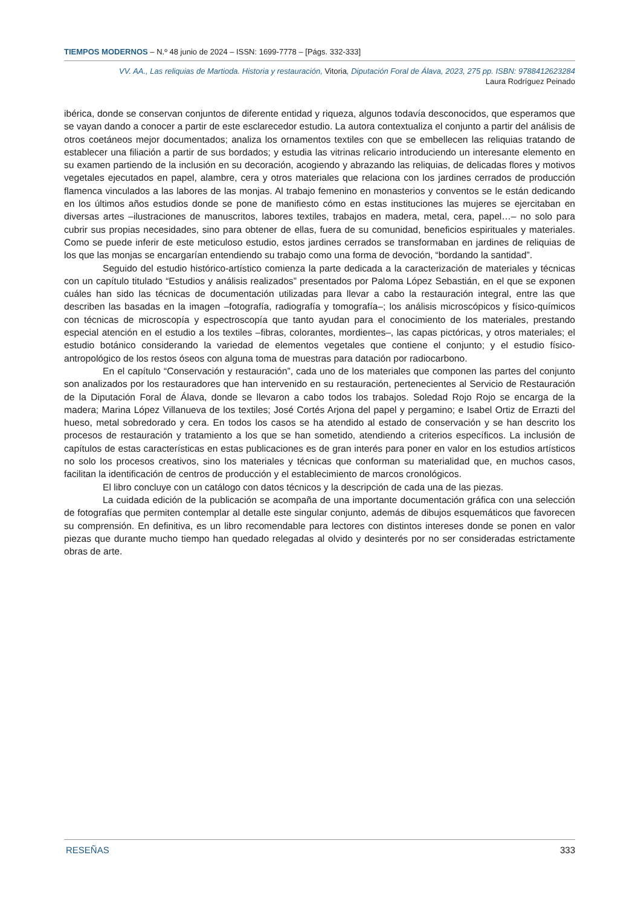TIEMPOS MODERNOS – N.º 48 junio de 2024 – ISSN: 1699-7778 – [Págs. 332-333]
VV. AA., Las reliquias de Martioda. Historia y restauración, Vitoria, Diputación Foral de Álava, 2023, 275 pp. ISBN: 9788412623284
Laura Rodríguez Peinado
ibérica, donde se conservan conjuntos de diferente entidad y riqueza, algunos todavía desconocidos, que esperamos que se vayan dando a conocer a partir de este esclarecedor estudio. La autora contextualiza el conjunto a partir del análisis de otros coetáneos mejor documentados; analiza los ornamentos textiles con que se embellecen las reliquias tratando de establecer una filiación a partir de sus bordados; y estudia las vitrinas relicario introduciendo un interesante elemento en su examen partiendo de la inclusión en su decoración, acogiendo y abrazando las reliquias, de delicadas flores y motivos vegetales ejecutados en papel, alambre, cera y otros materiales que relaciona con los jardines cerrados de producción flamenca vinculados a las labores de las monjas. Al trabajo femenino en monasterios y conventos se le están dedicando en los últimos años estudios donde se pone de manifiesto cómo en estas instituciones las mujeres se ejercitaban en diversas artes –ilustraciones de manuscritos, labores textiles, trabajos en madera, metal, cera, papel…– no solo para cubrir sus propias necesidades, sino para obtener de ellas, fuera de su comunidad, beneficios espirituales y materiales. Como se puede inferir de este meticuloso estudio, estos jardines cerrados se transformaban en jardines de reliquias de los que las monjas se encargarían entendiendo su trabajo como una forma de devoción, “bordando la santidad”.
Seguido del estudio histórico-artístico comienza la parte dedicada a la caracterización de materiales y técnicas con un capítulo titulado “Estudios y análisis realizados” presentados por Paloma López Sebastián, en el que se exponen cuáles han sido las técnicas de documentación utilizadas para llevar a cabo la restauración integral, entre las que describen las basadas en la imagen –fotografía, radiografía y tomografía–; los análisis microscópicos y físico-químicos con técnicas de microscopía y espectroscopía que tanto ayudan para el conocimiento de los materiales, prestando especial atención en el estudio a los textiles –fibras, colorantes, mordientes–, las capas pictóricas, y otros materiales; el estudio botánico considerando la variedad de elementos vegetales que contiene el conjunto; y el estudio físico-antropológico de los restos óseos con alguna toma de muestras para datación por radiocarbono.
En el capítulo “Conservación y restauración”, cada uno de los materiales que componen las partes del conjunto son analizados por los restauradores que han intervenido en su restauración, pertenecientes al Servicio de Restauración de la Diputación Foral de Álava, donde se llevaron a cabo todos los trabajos. Soledad Rojo Rojo se encarga de la madera; Marina López Villanueva de los textiles; José Cortés Arjona del papel y pergamino; e Isabel Ortiz de Errazti del hueso, metal sobredorado y cera. En todos los casos se ha atendido al estado de conservación y se han descrito los procesos de restauración y tratamiento a los que se han sometido, atendiendo a criterios específicos. La inclusión de capítulos de estas características en estas publicaciones es de gran interés para poner en valor en los estudios artísticos no solo los procesos creativos, sino los materiales y técnicas que conforman su materialidad que, en muchos casos, facilitan la identificación de centros de producción y el establecimiento de marcos cronológicos.
El libro concluye con un catálogo con datos técnicos y la descripción de cada una de las piezas.
La cuidada edición de la publicación se acompaña de una importante documentación gráfica con una selección de fotografías que permiten contemplar al detalle este singular conjunto, además de dibujos esquemáticos que favorecen su comprensión. En definitiva, es un libro recomendable para lectores con distintos intereses donde se ponen en valor piezas que durante mucho tiempo han quedado relegadas al olvido y desinterés por no ser consideradas estrictamente obras de arte.
RESEÑAS 333